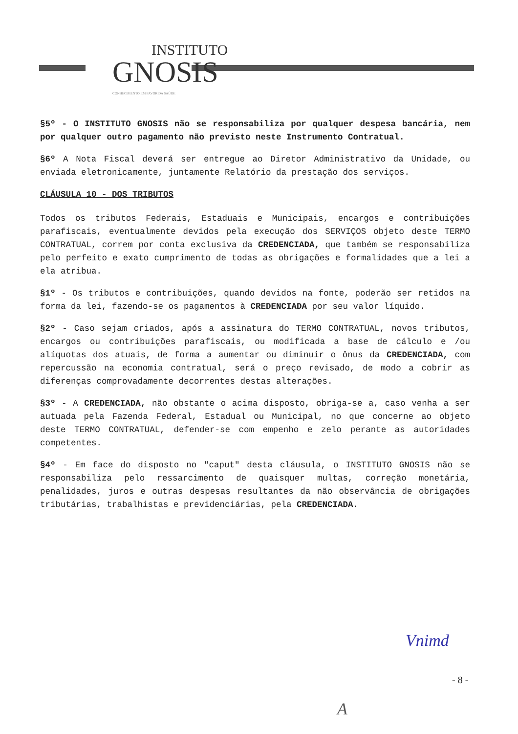INSTITUTO
GNOSIS
CONHECIMENTO EM FAVOR DA SAÚDE
§5º - O INSTITUTO GNOSIS não se responsabiliza por qualquer despesa bancária, nem por qualquer outro pagamento não previsto neste Instrumento Contratual.
§6º A Nota Fiscal deverá ser entregue ao Diretor Administrativo da Unidade, ou enviada eletronicamente, juntamente Relatório da prestação dos serviços.
CLÁUSULA 10 - DOS TRIBUTOS
Todos os tributos Federais, Estaduais e Municipais, encargos e contribuições parafiscais, eventualmente devidos pela execução dos SERVIÇOS objeto deste TERMO CONTRATUAL, correm por conta exclusiva da CREDENCIADA, que também se responsabiliza pelo perfeito e exato cumprimento de todas as obrigações e formalidades que a lei a ela atribua.
§1º - Os tributos e contribuições, quando devidos na fonte, poderão ser retidos na forma da lei, fazendo-se os pagamentos à CREDENCIADA por seu valor líquido.
§2º - Caso sejam criados, após a assinatura do TERMO CONTRATUAL, novos tributos, encargos ou contribuições parafiscais, ou modificada a base de cálculo e /ou alíquotas dos atuais, de forma a aumentar ou diminuir o ônus da CREDENCIADA, com repercussão na economia contratual, será o preço revisado, de modo a cobrir as diferenças comprovadamente decorrentes destas alterações.
§3º - A CREDENCIADA, não obstante o acima disposto, obriga-se a, caso venha a ser autuada pela Fazenda Federal, Estadual ou Municipal, no que concerne ao objeto deste TERMO CONTRATUAL, defender-se com empenho e zelo perante as autoridades competentes.
§4º - Em face do disposto no "caput" desta cláusula, o INSTITUTO GNOSIS não se responsabiliza pelo ressarcimento de quaisquer multas, correção monetária, penalidades, juros e outras despesas resultantes da não observância de obrigações tributárias, trabalhistas e previdenciárias, pela CREDENCIADA.
Vnimd
- 8 -
A